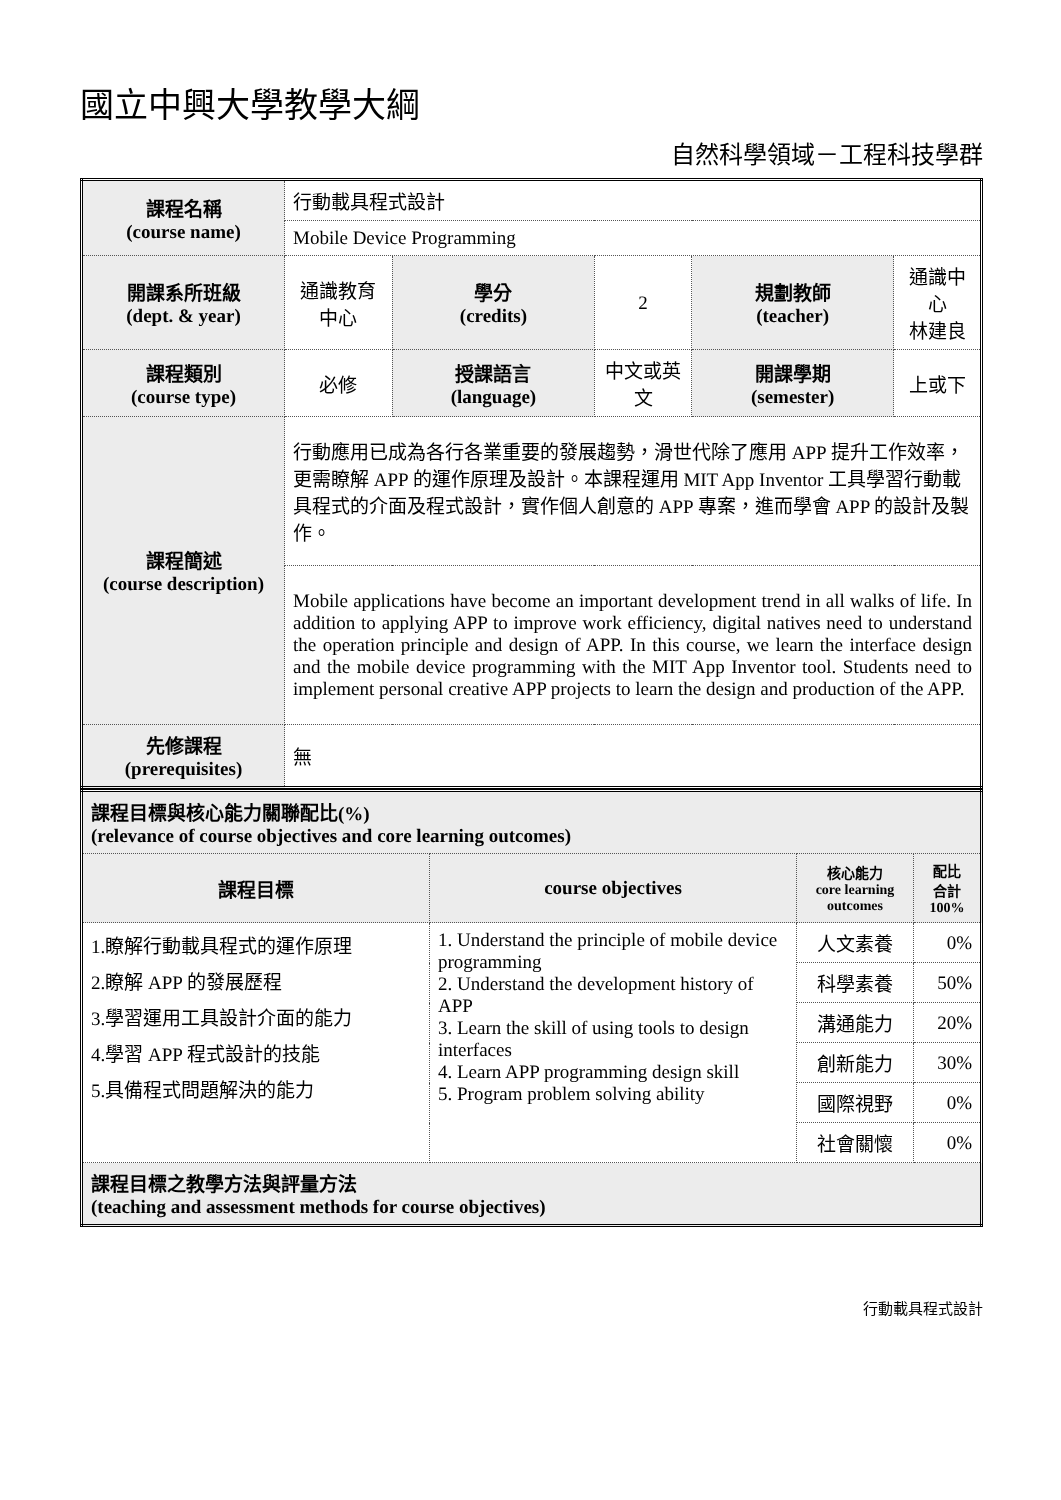國立中興大學教學大綱
自然科學領域－工程科技學群
| 課程名稱 (course name) | 行動載具程式設計 | | | | |
| | Mobile Device Programming | | | | |
| 開課系所班級 (dept. & year) | 通識教育中心 | 學分 (credits) | 2 | 規劃教師 (teacher) | 通識中心 林建良 |
| 課程類別 (course type) | 必修 | 授課語言 (language) | 中文或英文 | 開課學期 (semester) | 上或下 |
| 課程簡述 (course description) | 行動應用已成為各行各業重要的發展趨勢，滑世代除了應用 APP 提升工作效率，更需瞭解 APP 的運作原理及設計。本課程運用 MIT App Inventor 工具學習行動載具程式的介面及程式設計，實作個人創意的 APP 專案，進而學會 APP 的設計及製作。 | | | | |
| | Mobile applications have become an important development trend in all walks of life. In addition to applying APP to improve work efficiency, digital natives need to understand the operation principle and design of APP. In this course, we learn the interface design and the mobile device programming with the MIT App Inventor tool. Students need to implement personal creative APP projects to learn the design and production of the APP. | | | | |
| 先修課程 (prerequisites) | 無 | | | | |
| 課程目標與核心能力關聯配比(%) (relevance of course objectives and core learning outcomes) | | | |
| 課程目標 | course objectives | 核心能力 core learning outcomes | 配比 合計 100% |
| 1.瞭解行動載具程式的運作原理 2.瞭解 APP 的發展歷程 3.學習運用工具設計介面的能力 4.學習 APP 程式設計的技能 5.具備程式問題解決的能力 | 1. Understand the principle of mobile device programming 2. Understand the development history of APP 3. Learn the skill of using tools to design interfaces 4. Learn APP programming design skill 5. Program problem solving ability | 人文素養 | 0% |
| | | 科學素養 | 50% |
| | | 溝通能力 | 20% |
| | | 創新能力 | 30% |
| | | 國際視野 | 0% |
| | | 社會關懷 | 0% |
| 課程目標之教學方法與評量方法 (teaching and assessment methods for course objectives) | | | |
行動載具程式設計